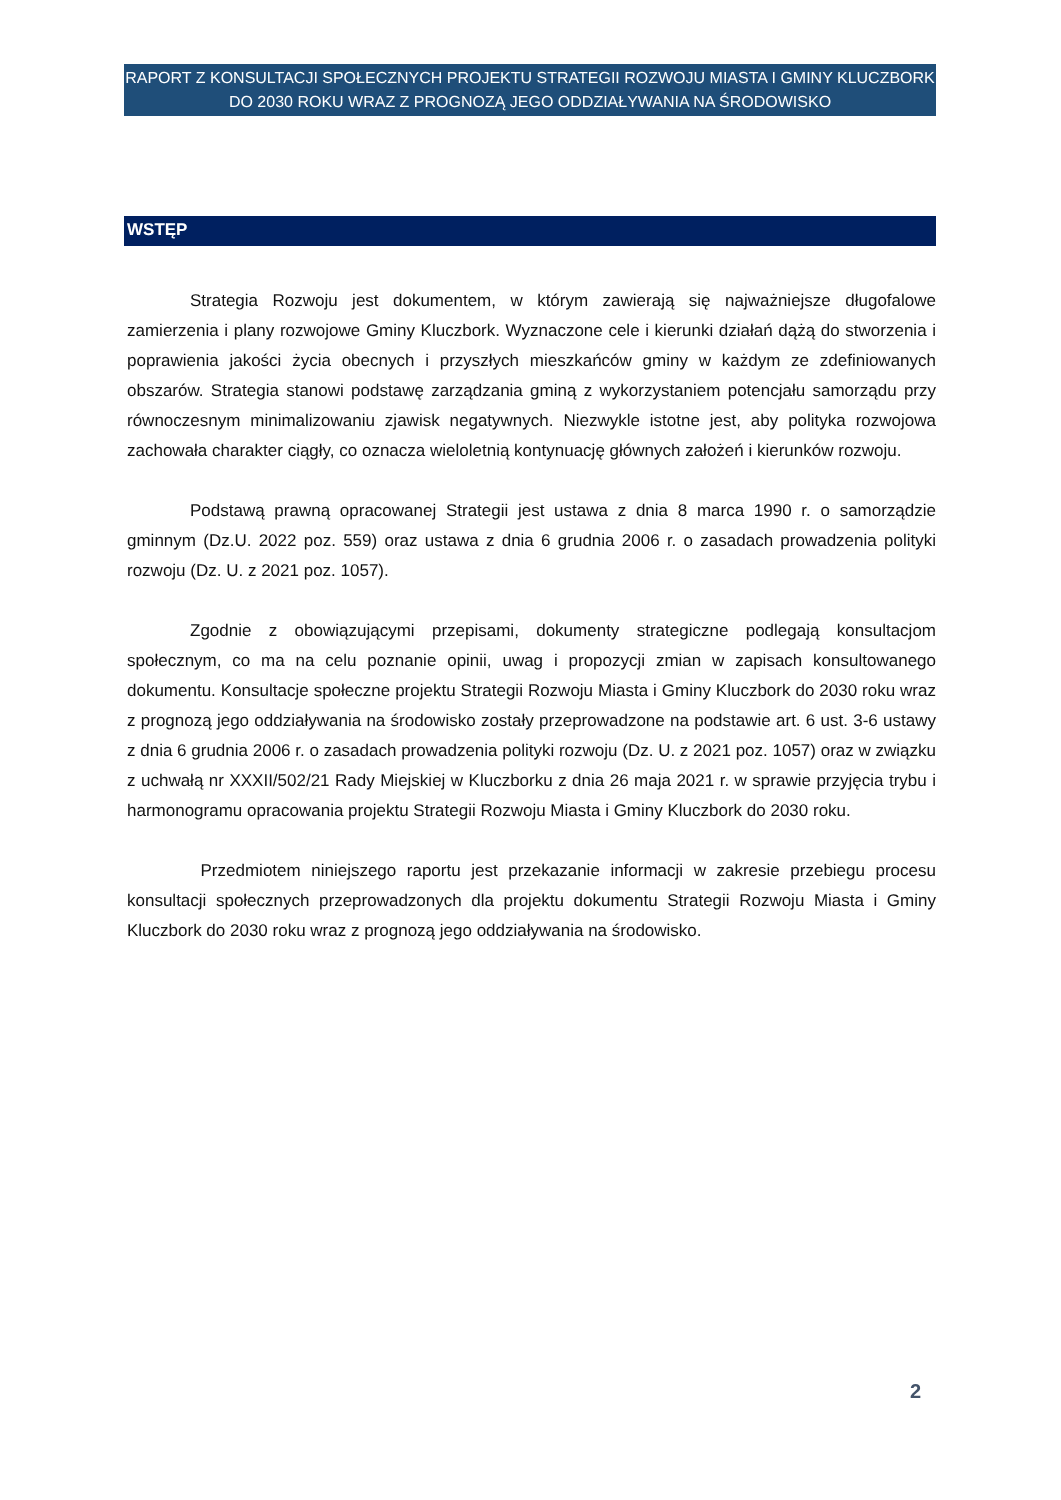RAPORT Z KONSULTACJI SPOŁECZNYCH PROJEKTU STRATEGII ROZWOJU MIASTA I GMINY KLUCZBORK
DO 2030 ROKU WRAZ Z PROGNOZĄ JEGO ODDZIAŁYWANIA NA ŚRODOWISKO
WSTĘP
Strategia Rozwoju jest dokumentem, w którym zawierają się najważniejsze długofalowe zamierzenia i plany rozwojowe Gminy Kluczbork. Wyznaczone cele i kierunki działań dążą do stworzenia i poprawienia jakości życia obecnych i przyszłych mieszkańców gminy w każdym ze zdefiniowanych obszarów. Strategia stanowi podstawę zarządzania gminą z wykorzystaniem potencjału samorządu przy równoczesnym minimalizowaniu zjawisk negatywnych. Niezwykle istotne jest, aby polityka rozwojowa zachowała charakter ciągły, co oznacza wieloletnią kontynuację głównych założeń i kierunków rozwoju.
Podstawą prawną opracowanej Strategii jest ustawa z dnia 8 marca 1990 r. o samorządzie gminnym (Dz.U. 2022 poz. 559) oraz ustawa z dnia 6 grudnia 2006 r. o zasadach prowadzenia polityki rozwoju (Dz. U. z 2021 poz. 1057).
Zgodnie z obowiązującymi przepisami, dokumenty strategiczne podlegają konsultacjom społecznym, co ma na celu poznanie opinii, uwag i propozycji zmian w zapisach konsultowanego dokumentu. Konsultacje społeczne projektu Strategii Rozwoju Miasta i Gminy Kluczbork do 2030 roku wraz z prognozą jego oddziaływania na środowisko zostały przeprowadzone na podstawie art. 6 ust. 3-6 ustawy z dnia 6 grudnia 2006 r. o zasadach prowadzenia polityki rozwoju (Dz. U. z 2021 poz. 1057) oraz w związku z uchwałą nr XXXII/502/21 Rady Miejskiej w Kluczborku z dnia 26 maja 2021 r. w sprawie przyjęcia trybu i harmonogramu opracowania projektu Strategii Rozwoju Miasta i Gminy Kluczbork do 2030 roku.
Przedmiotem niniejszego raportu jest przekazanie informacji w zakresie przebiegu procesu konsultacji społecznych przeprowadzonych dla projektu dokumentu Strategii Rozwoju Miasta i Gminy Kluczbork do 2030 roku wraz z prognozą jego oddziaływania na środowisko.
2